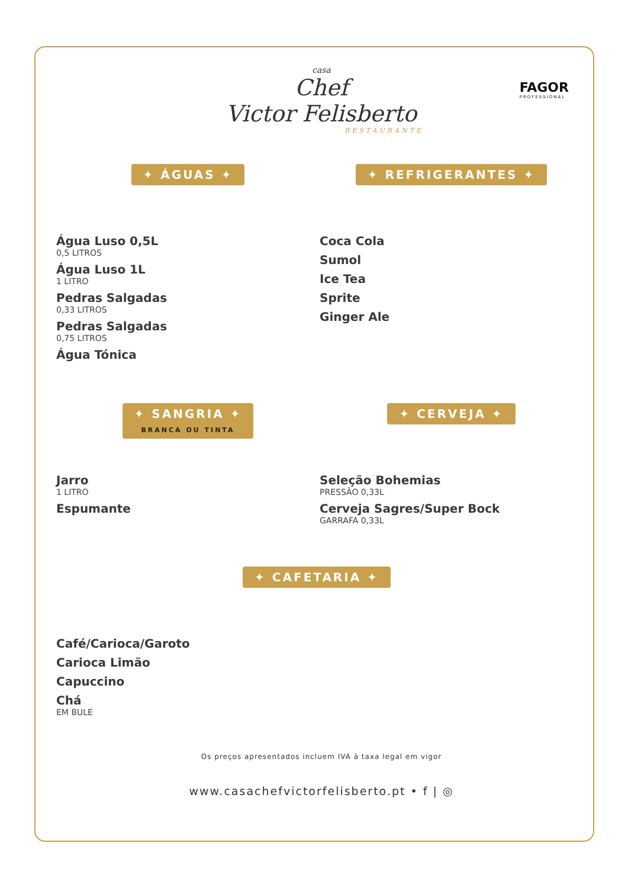casa
Chef
Victor Felisberto
RESTAURANTE
FAGOR
PROFESSIONAL
✦ ÁGUAS ✦
Água Luso 0,5L
0,5 LITROS
Água Luso 1L
1 LITRO
Pedras Salgadas
0,33 LITROS
Pedras Salgadas
0,75 LITROS
Água Tónica
✦ REFRIGERANTES ✦
Coca Cola
Sumol
Ice Tea
Sprite
Ginger Ale
✦ SANGRIA ✦
BRANCA OU TINTA
Jarro
1 LITRO
Espumante
✦ CERVEJA ✦
Seleção Bohemias
PRESSÃO 0,33L
Cerveja Sagres/Super Bock
GARRAFA 0,33L
✦ CAFETARIA ✦
Café/Carioca/Garoto
Carioca Limão
Capuccino
Chá
EM BULE
Os preços apresentados incluem IVA à taxa legal em vigor
www.casachefvictorfelisberto.pt • f | ◎